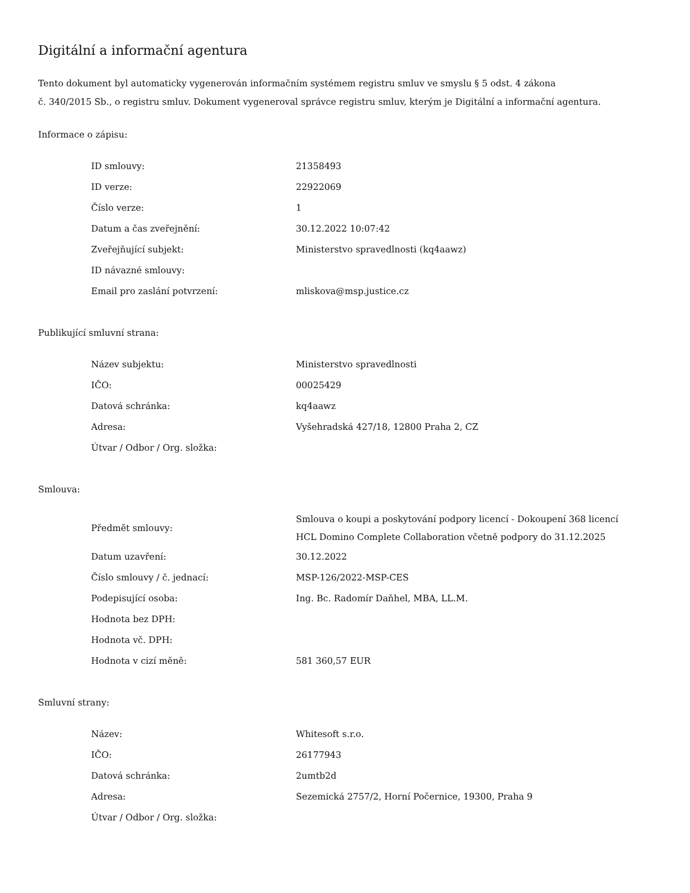Digitální a informační agentura
Tento dokument byl automaticky vygenerován informačním systémem registru smluv ve smyslu § 5 odst. 4 zákona
č. 340/2015 Sb., o registru smluv. Dokument vygeneroval správce registru smluv, kterým je Digitální a informační agentura.
Informace o zápisu:
| ID smlouvy: | 21358493 |
| ID verze: | 22922069 |
| Číslo verze: | 1 |
| Datum a čas zveřejnění: | 30.12.2022 10:07:42 |
| Zveřejňující subjekt: | Ministerstvo spravedlnosti (kq4aawz) |
| ID návazné smlouvy: | |
| Email pro zaslání potvrzení: | mliskova@msp.justice.cz |
Publikující smluvní strana:
| Název subjektu: | Ministerstvo spravedlnosti |
| IČO: | 00025429 |
| Datová schránka: | kq4aawz |
| Adresa: | Vyšehradská 427/18, 12800 Praha 2, CZ |
| Útvar / Odbor / Org. složka: | |
Smlouva:
| Předmět smlouvy: | Smlouva o koupi a poskytování podpory licencí - Dokoupení 368 licencí HCL Domino Complete Collaboration včetně podpory do 31.12.2025 |
| Datum uzavření: | 30.12.2022 |
| Číslo smlouvy / č. jednací: | MSP-126/2022-MSP-CES |
| Podepisující osoba: | Ing. Bc. Radomír Daňhel, MBA, LL.M. |
| Hodnota bez DPH: | |
| Hodnota vč. DPH: | |
| Hodnota v cizí měně: | 581 360,57 EUR |
Smluvní strany:
| Název: | Whitesoft s.r.o. |
| IČO: | 26177943 |
| Datová schránka: | 2umtb2d |
| Adresa: | Sezemická 2757/2, Horní Počernice, 19300, Praha 9 |
| Útvar / Odbor / Org. složka: | |